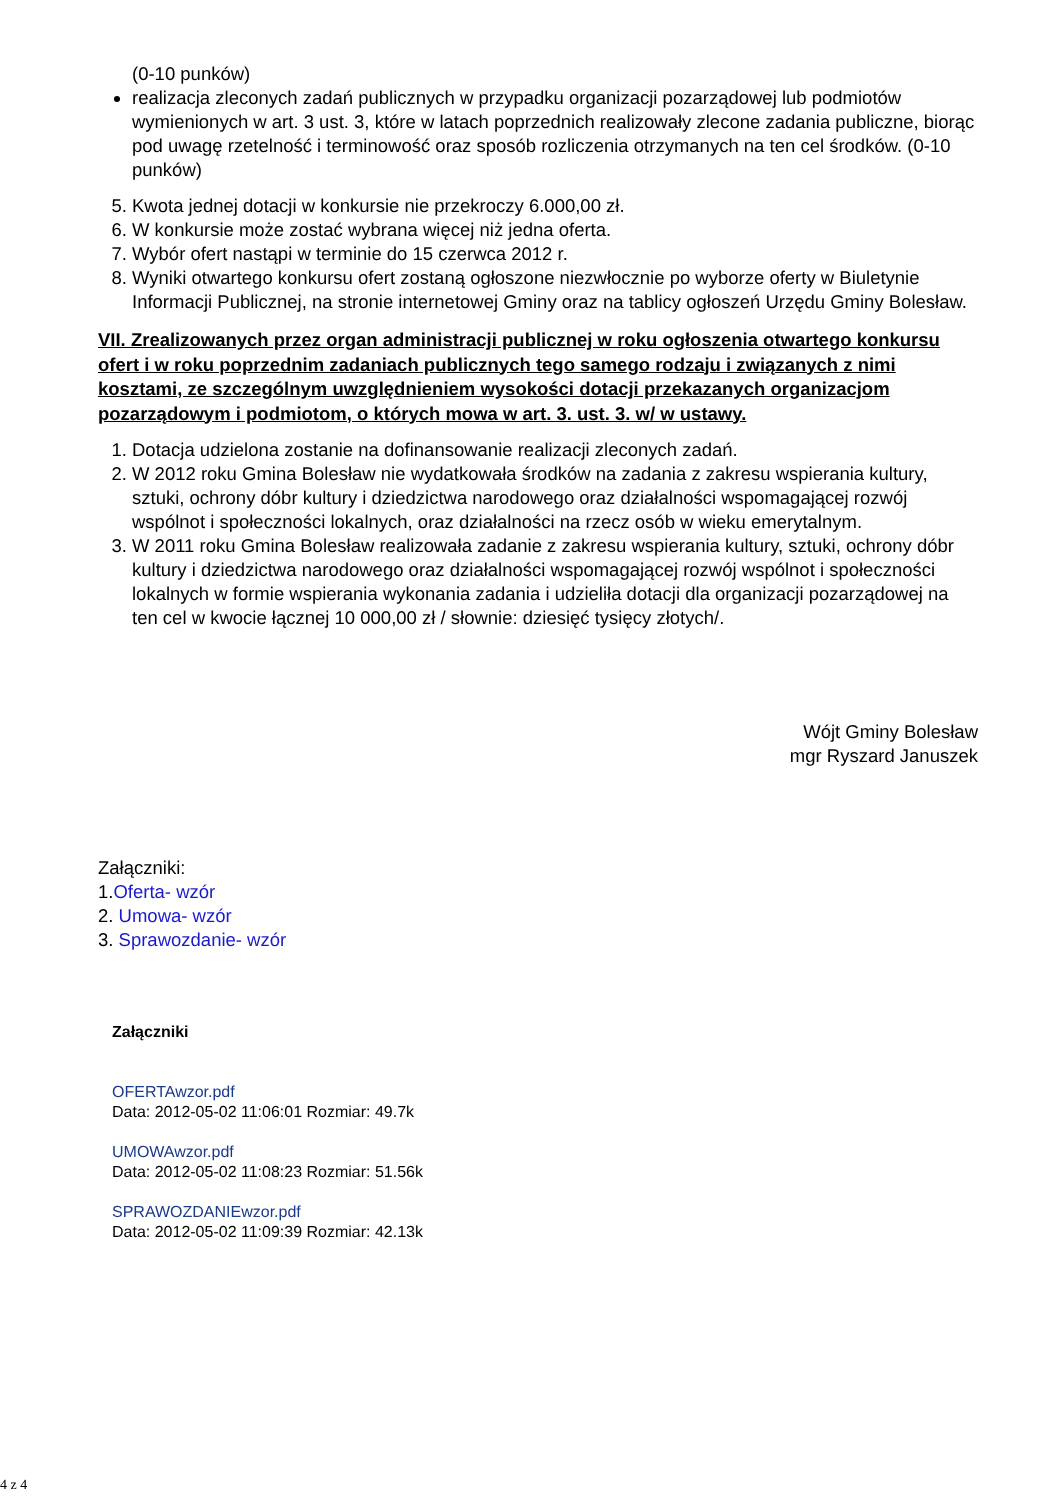(0-10 punków)
realizacja zleconych zadań publicznych w przypadku organizacji pozarządowej lub podmiotów wymienionych w art. 3 ust. 3, które w latach poprzednich realizowały zlecone zadania publiczne, biorąc pod uwagę rzetelność i terminowość oraz sposób rozliczenia otrzymanych na ten cel środków. (0-10 punków)
5. Kwota jednej dotacji w konkursie nie przekroczy 6.000,00 zł.
6. W konkursie może zostać wybrana więcej niż jedna oferta.
7. Wybór ofert nastąpi w terminie do 15 czerwca 2012 r.
8. Wyniki otwartego konkursu ofert zostaną ogłoszone niezwłocznie po wyborze oferty w Biuletynie Informacji Publicznej, na stronie internetowej Gminy oraz na tablicy ogłoszeń Urzędu Gminy Bolesław.
VII. Zrealizowanych przez organ administracji publicznej w roku ogłoszenia otwartego konkursu ofert i w roku poprzednim zadaniach publicznych tego samego rodzaju i związanych z nimi kosztami, ze szczególnym uwzględnieniem wysokości dotacji przekazanych organizacjom pozarządowym i podmiotom, o których mowa w art. 3. ust. 3. w/ w ustawy.
1. Dotacja udzielona zostanie na dofinansowanie realizacji zleconych zadań.
2. W 2012 roku Gmina Bolesław nie wydatkowała środków na zadania z zakresu wspierania kultury, sztuki, ochrony dóbr kultury i dziedzictwa narodowego oraz działalności wspomagającej rozwój wspólnot i społeczności lokalnych, oraz działalności na rzecz osób w wieku emerytalnym.
3. W 2011 roku Gmina Bolesław realizowała zadanie z zakresu wspierania kultury, sztuki, ochrony dóbr kultury i dziedzictwa narodowego oraz działalności wspomagającej rozwój wspólnot i społeczności lokalnych w formie wspierania wykonania zadania i udzieliła dotacji dla organizacji pozarządowej na ten cel w kwocie łącznej 10 000,00 zł / słownie: dziesięć tysięcy złotych/.
Wójt Gminy Bolesław
mgr Ryszard Januszek
Załączniki:
1.Oferta- wzór
2. Umowa- wzór
3. Sprawozdanie- wzór
Załączniki
OFERTAwzor.pdf
Data: 2012-05-02 11:06:01 Rozmiar: 49.7k
UMOWAwzor.pdf
Data: 2012-05-02 11:08:23 Rozmiar: 51.56k
SPRAWOZDANIEwzor.pdf
Data: 2012-05-02 11:09:39 Rozmiar: 42.13k
4 z 4